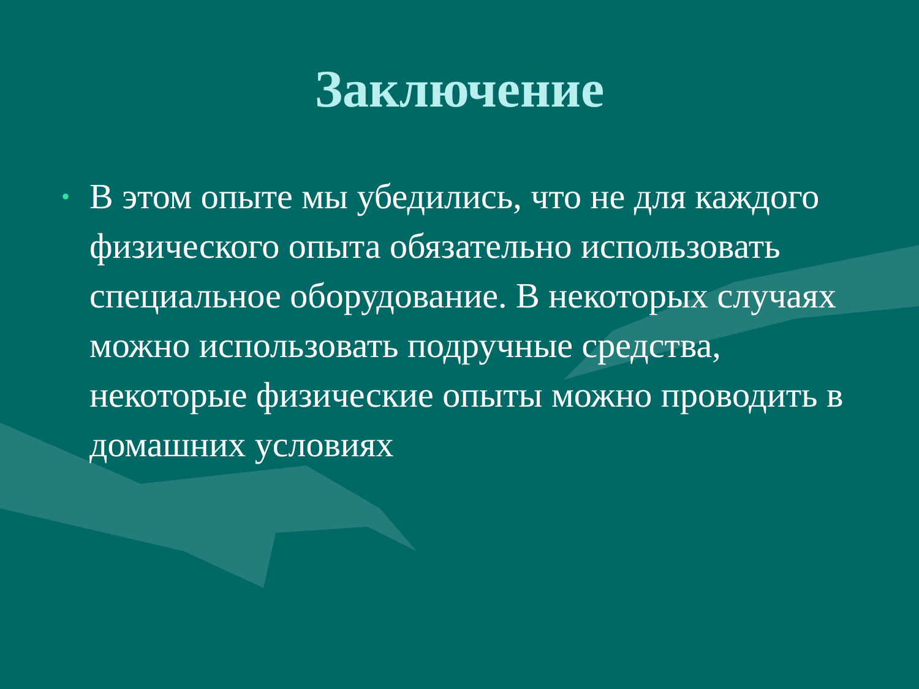Заключение
• В этом опыте мы убедились, что не для каждого физического опыта обязательно использовать специальное оборудование. В некоторых случаях можно использовать подручные средства, некоторые физические опыты можно проводить в домашних условиях